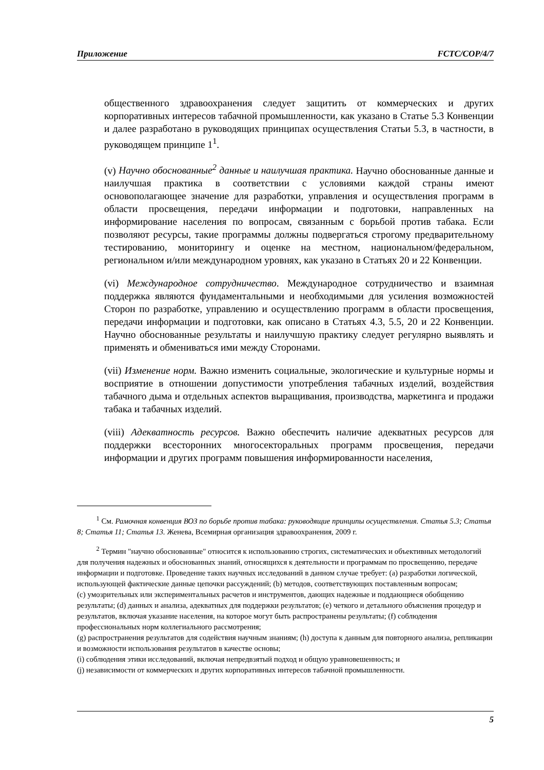Приложение FCTC/COP/4/7
общественного здравоохранения следует защитить от коммерческих и других корпоративных интересов табачной промышленности, как указано в Статье 5.3 Конвенции и далее разработано в руководящих принципах осуществления Статьи 5.3, в частности, в руководящем принципе 1<sup>1</sup>.
(v) Научно обоснованные<sup>2</sup> данные и наилучшая практика. Научно обоснованные данные и наилучшая практика в соответствии с условиями каждой страны имеют основополагающее значение для разработки, управления и осуществления программ в области просвещения, передачи информации и подготовки, направленных на информирование населения по вопросам, связанным с борьбой против табака. Если позволяют ресурсы, такие программы должны подвергаться строгому предварительному тестированию, мониторингу и оценке на местном, национальном/федеральном, региональном и/или международном уровнях, как указано в Статьях 20 и 22 Конвенции.
(vi) Международное сотрудничество. Международное сотрудничество и взаимная поддержка являются фундаментальными и необходимыми для усиления возможностей Сторон по разработке, управлению и осуществлению программ в области просвещения, передачи информации и подготовки, как описано в Статьях 4.3, 5.5, 20 и 22 Конвенции. Научно обоснованные результаты и наилучшую практику следует регулярно выявлять и применять и обмениваться ими между Сторонами.
(vii) Изменение норм. Важно изменить социальные, экологические и культурные нормы и восприятие в отношении допустимости употребления табачных изделий, воздействия табачного дыма и отдельных аспектов выращивания, производства, маркетинга и продажи табака и табачных изделий.
(viii) Адекватность ресурсов. Важно обеспечить наличие адекватных ресурсов для поддержки всесторонних многосекторальных программ просвещения, передачи информации и других программ повышения информированности населения,
<sup>1</sup> См. Рамочная конвенция ВОЗ по борьбе против табака: руководящие принципы осуществления. Статья 5.3; Статья 8; Статья 11; Статья 13. Женева, Всемирная организация здравоохранения, 2009 г.
<sup>2</sup> Термин "научно обоснованные" относится к использованию строгих, систематических и объективных методологий для получения надежных и обоснованных знаний, относящихся к деятельности и программам по просвещению, передаче информации и подготовке. Проведение таких научных исследований в данном случае требует: (a) разработки логической, использующей фактические данные цепочки рассуждений; (b) методов, соответствующих поставленным вопросам;
(c) умозрительных или экспериментальных расчетов и инструментов, дающих надежные и поддающиеся обобщению результаты; (d) данных и анализа, адекватных для поддержки результатов; (e) четкого и детального объяснения процедур и результатов, включая указание населения, на которое могут быть распространены результаты; (f) соблюдения профессиональных норм коллегиального рассмотрения;
(g) распространения результатов для содействия научным знаниям; (h) доступа к данным для повторного анализа, репликации и возможности использования результатов в качестве основы;
(i) соблюдения этики исследований, включая непредвзятый подход и общую уравновешенность; и
(j) независимости от коммерческих и других корпоративных интересов табачной промышленности.
5